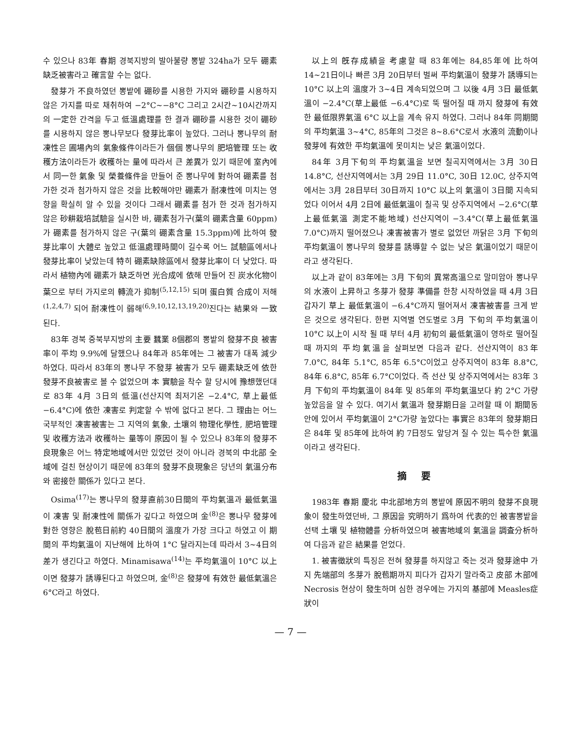수 있으나 83年 春期 경북지방의 발아불량 뽕밭 324ha가 모두 硼素缺乏被害라고 確言할 수는 없다.
發芽가 不良하였던 뽕밭에 硼砂를 시용한 가지와 硼砂를 시용하지 않은 가지를 따로 채취하여 −2°C∼−8°C 그리고 2시간∼10시간까지의 一定한 간격을 두고 低溫處理를 한 결과 硼砂를 시용한 것이 硼砂를 시용하지 않은 뽕나무보다 發芽比率이 높았다. 그러나 뽕나무의 耐凍性은 圃場內의 氣象條件이라든가 個個 뽕나무의 肥培管理 또는 收穫方法이라든가 收穫하는 量에 따라서 큰 差異가 있기 때문에 室內에서 同一한 氣象 및 榮養條件을 만들어 준 뽕나무에 對하여 硼素를 첨가한 것과 첨가하지 않은 것을 比較해야만 硼素가 耐凍性에 미치는 영향을 확실히 알 수 있을 것이다 그래서 硼素를 첨가 한 것과 첨가하지 않은 砂耕栽培試驗을 실시한 바, 硼素첨가구(葉의 硼素含量 60ppm)가 硼素를 첨가하지 않은 구(葉의 硼素含量 15.3ppm)에 比하여 發芽比率이 大體로 높았고 低溫處理時間이 길수록 어느 試驗區에서나 發芽比率이 낮았는데 特히 硼素缺除區에서 發芽比率이 더 낮았다. 따라서 植物內에 硼素가 缺乏하면 光合成에 依해 만들어 진 炭水化物이 葉으로 부터 가지로의 轉流가 抑制<sup>(5,12,15)</sup> 되며 蛋白質 合成이 저해<sup>(1,2,4,7)</sup> 되어 耐凍性이 弱해<sup>(6,9,10,12,13,19,20)</sup>진다는 結果와 一致된다.
83年 경북 중북부지방의 主要 蠶業 8個郡의 뽕밭의 發芽不良 被害率이 平均 9.9%에 달했으나 84年과 85年에는 그 被害가 대폭 減少하였다. 따라서 83年의 뽕나무 不發芽 被害가 모두 硼素缺乏에 依한 發芽不良被害로 볼 수 없었으며 本 實驗을 착수 할 당시에 豫想했던대로 83年 4月 3日의 低溫(선산지역 최저기온 −2.4°C, 草上最低 −6.4°C)에 依한 凍害로 判定할 수 밖에 없다고 본다. 그 理由는 어느 국부적인 凍害被害는 그 지역의 氣象, 土壤의 物理化學性, 肥培管理 및 收穫方法과 收穫하는 量等이 原因이 될 수 있으나 83年의 發芽不良現象은 어느 特定地域에서만 있었던 것이 아니라 경북의 中北部 全域에 걸친 현상이기 때문에 83年의 發芽不良現象은 당년의 氣溫分布와 密接한 關係가 있다고 본다.
Osima<sup>(17)</sup>는 뽕나무의 發芽直前30日間의 平均氣溫과 最低氣溫이 凍害 및 耐凍性에 關係가 깊다고 하였으며 金<sup>(8)</sup>은 뽕나무 發芽에 對한 영향은 脫苞日前約 40日間의 溫度가 가장 크다고 하였고 이 期間의 平均氣溫이 지난해에 比하여 1°C 달라지는데 따라서 3∼4日의 差가 생긴다고 하였다. Minamisawa<sup>(14)</sup>는 平均氣溫이 10°C 以上이면 發芽가 誘導된다고 하였으며, 金<sup>(8)</sup>은 發芽에 有效한 最低氣溫은 6°C라고 하였다.
以上의 旣存成績을 考慮할 때 83年에는 84,85年에 比하여 14∼21日이나 빠른 3月 20日부터 벌써 平均氣溫이 發芽가 誘導되는 10°C 以上의 溫度가 3∼4日 계속되었으며 그 以後 4月 3日 最低氣溫이 −2.4°C(草上最低 −6.4°C)로 뚝 떨어질 때 까지 發芽에 有效한 最低限界氣溫 6°C 以上을 계속 유지 하였다. 그러나 84年 同期間의 平均氣溫 3∼4°C, 85年의 그것은 8∼8.6°C로서 水液의 流動이나 發芽에 有效한 平均氣溫에 못미치는 낮은 氣溫이었다.
84年 3月下旬의 平均氣溫을 보면 칠곡지역에서는 3月 30日 14.8°C, 선산지역에서는 3月 29日 11.0°C, 30日 12.0C, 상주지역에서는 3月 28日부터 30日까지 10°C 以上의 氣溫이 3日間 지속되었다 이어서 4月 2日에 最低氣溫이 칠곡 및 상주지역에서 −2.6°C(草上最低氣溫 測定不能地域) 선산지역이 −3.4°C(草上最低氣溫 7.0°C)까지 떨어졌으나 凍害被害가 별로 없었던 까닭은 3月 下旬의 平均氣溫이 뽕나무의 發芽를 誘導할 수 없는 낮은 氣溫이었기 때문이라고 생각된다.
以上과 같이 83年에는 3月 下旬의 異常高溫으로 말미암아 뽕나무의 水液이 上昇하고 冬芽가 發芽 準備를 한창 시작하였을 때 4月 3日 갑자기 草上 最低氣溫이 −6.4°C까지 떨어져서 凍害被害를 크게 받은 것으로 생각된다. 한편 지역별 연도별로 3月 下旬의 平均氣溫이 10°C 以上이 시작 될 때 부터 4月 初旬의 最低氣溫이 영하로 떨어질 때 까지의 平均氣溫을 살펴보면 다음과 같다. 선산지역이 83年 7.0°C, 84年 5.1°C, 85年 6.5°C이었고 상주지역이 83年 8.8°C, 84年 6.8°C, 85年 6.7°C이었다. 즉 선산 및 상주지역에서는 83年 3月 下旬의 平均氣溫이 84年 및 85年의 平均氣溫보다 約 2°C 가량 높았음을 알 수 있다. 여기서 氣溫과 發芽期日을 고려할 때 이 期間동안에 있어서 平均氣溫이 2°C가량 높았다는 事實은 83年의 發芽期日은 84年 및 85年에 比하여 約 7日정도 앞당겨 질 수 있는 특수한 氣溫이라고 생각된다.
摘要
1983年 春期 慶北 中北部地方의 뽕밭에 原因不明의 發芽不良現象이 發生하였던바, 그 原因을 究明하기 爲하여 代表的인 被害뽕밭을 선택 土壤 및 植物體를 分析하였으며 被害地域의 氣溫을 調査分析하여 다음과 같은 結果를 얻었다.
1. 被害徵狀의 특징은 전혀 發芽를 하지않고 죽는 것과 發芽途中 가지 先端部의 冬芽가 脫苞期까지 피다가 갑자기 말라죽고 皮部 木部에 Necrosis 현상이 發生하며 심한 경우에는 가지의 基部에 Measles症狀이
— 7 —